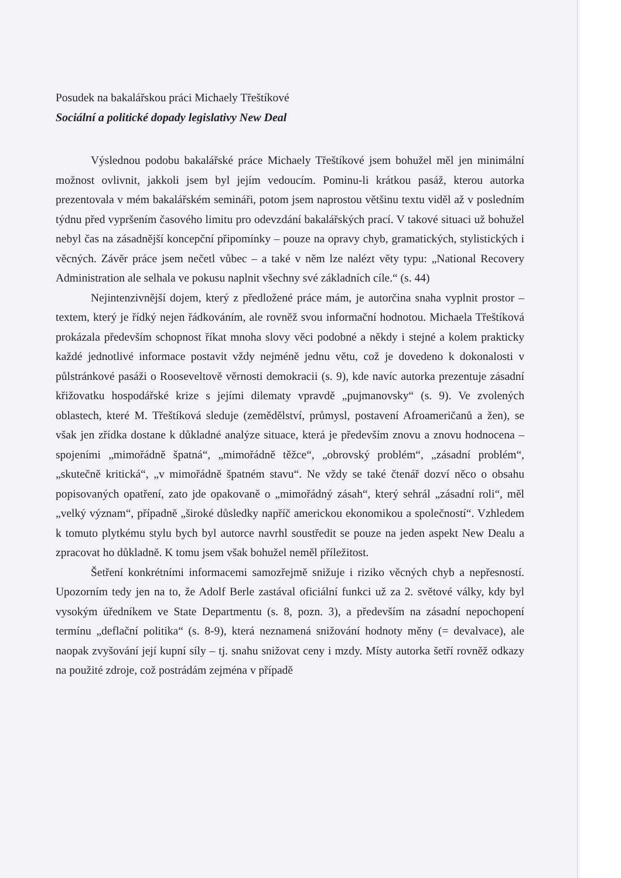Posudek na bakalářskou práci Michaely Třeštíkové
Sociální a politické dopady legislativy New Deal
Výslednou podobu bakalářské práce Michaely Třeštíkové jsem bohužel měl jen minimální možnost ovlivnit, jakkoli jsem byl jejím vedoucím. Pominu-li krátkou pasáž, kterou autorka prezentovala v mém bakalářském semináři, potom jsem naprostou většinu textu viděl až v posledním týdnu před vypršením časového limitu pro odevzdání bakalářských prací. V takové situaci už bohužel nebyl čas na zásadnější koncepční připomínky – pouze na opravy chyb, gramatických, stylistických i věcných. Závěr práce jsem nečetl vůbec – a také v něm lze nalézt věty typu: „National Recovery Administration ale selhala ve pokusu naplnit všechny své základních cíle.“ (s. 44)
Nejintenzivnější dojem, který z předložené práce mám, je autorčina snaha vyplnit prostor – textem, který je řídký nejen řádkováním, ale rovněž svou informační hodnotou. Michaela Třeštíková prokázala především schopnost říkat mnoha slovy věci podobné a někdy i stejné a kolem prakticky každé jednotlivé informace postavit vždy nejméně jednu větu, což je dovedeno k dokonalosti v půlstránkové pasáži o Rooseveltově věrnosti demokracii (s. 9), kde navíc autorka prezentuje zásadní křižovatku hospodářské krize s jejími dilematy vpravdě „pujmanovsky“ (s. 9). Ve zvolených oblastech, které M. Třeštíková sleduje (zemědělství, průmysl, postavení Afroameričanů a žen), se však jen zřídka dostane k důkladné analýze situace, která je především znovu a znovu hodnocena – spojeními „mimořádně špatná“, „mimořádně těžce“, „obrovský problém“, „zásadní problém“, „skutečně kritická“, „v mimořádně špatném stavu“. Ne vždy se také čtenář dozví něco o obsahu popisovaných opatření, zato jde opakovaně o „mimořádný zásah“, který sehrál „zásadní roli“, měl „velký význam“, případně „široké důsledky napříč americkou ekonomikou a společností“. Vzhledem k tomuto plytkému stylu bych byl autorce navrhl soustředit se pouze na jeden aspekt New Dealu a zpracovat ho důkladně. K tomu jsem však bohužel neměl příležitost.
Šetření konkrétními informacemi samozřejmě snižuje i riziko věcných chyb a nepřesností. Upozorním tedy jen na to, že Adolf Berle zastával oficiální funkci už za 2. světové války, kdy byl vysokým úředníkem ve State Departmentu (s. 8, pozn. 3), a především na zásadní nepochopení termínu „deflační politika“ (s. 8-9), která neznamená snižování hodnoty měny (= devalvace), ale naopak zvyšování její kupní síly – tj. snahu snižovat ceny i mzdy. Místy autorka šetří rovněž odkazy na použité zdroje, což postrádám zejména v případě